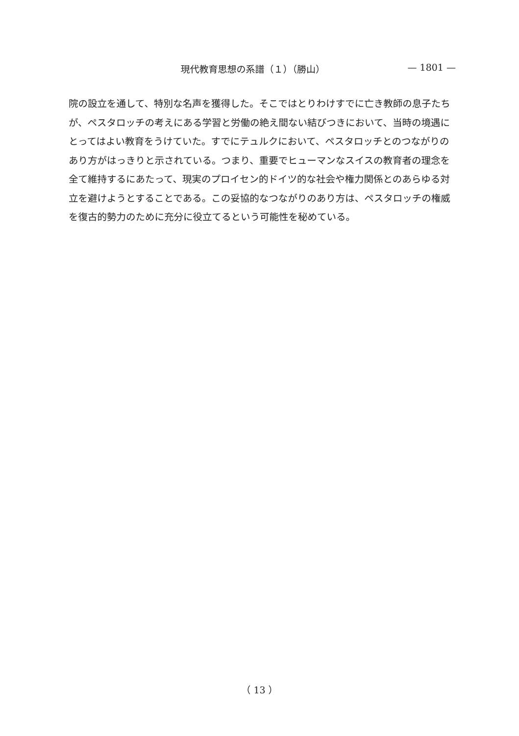現代教育思想の系譜（１）（勝山） — 1801 —
院の設立を通して、特別な名声を獲得した。そこではとりわけすでに亡き教師の息子たちが、ペスタロッチの考えにある学習と労働の絶え間ない結びつきにおいて、当時の境遇にとってはよい教育をうけていた。すでにテュルクにおいて、ペスタロッチとのつながりのあり方がはっきりと示されている。つまり、重要でヒューマンなスイスの教育者の理念を全て維持するにあたって、現実のプロイセン的ドイツ的な社会や権力関係とのあらゆる対立を避けようとすることである。この妥協的なつながりのあり方は、ペスタロッチの権威を復古的勢力のために充分に役立てるという可能性を秘めている。
（ 13 ）